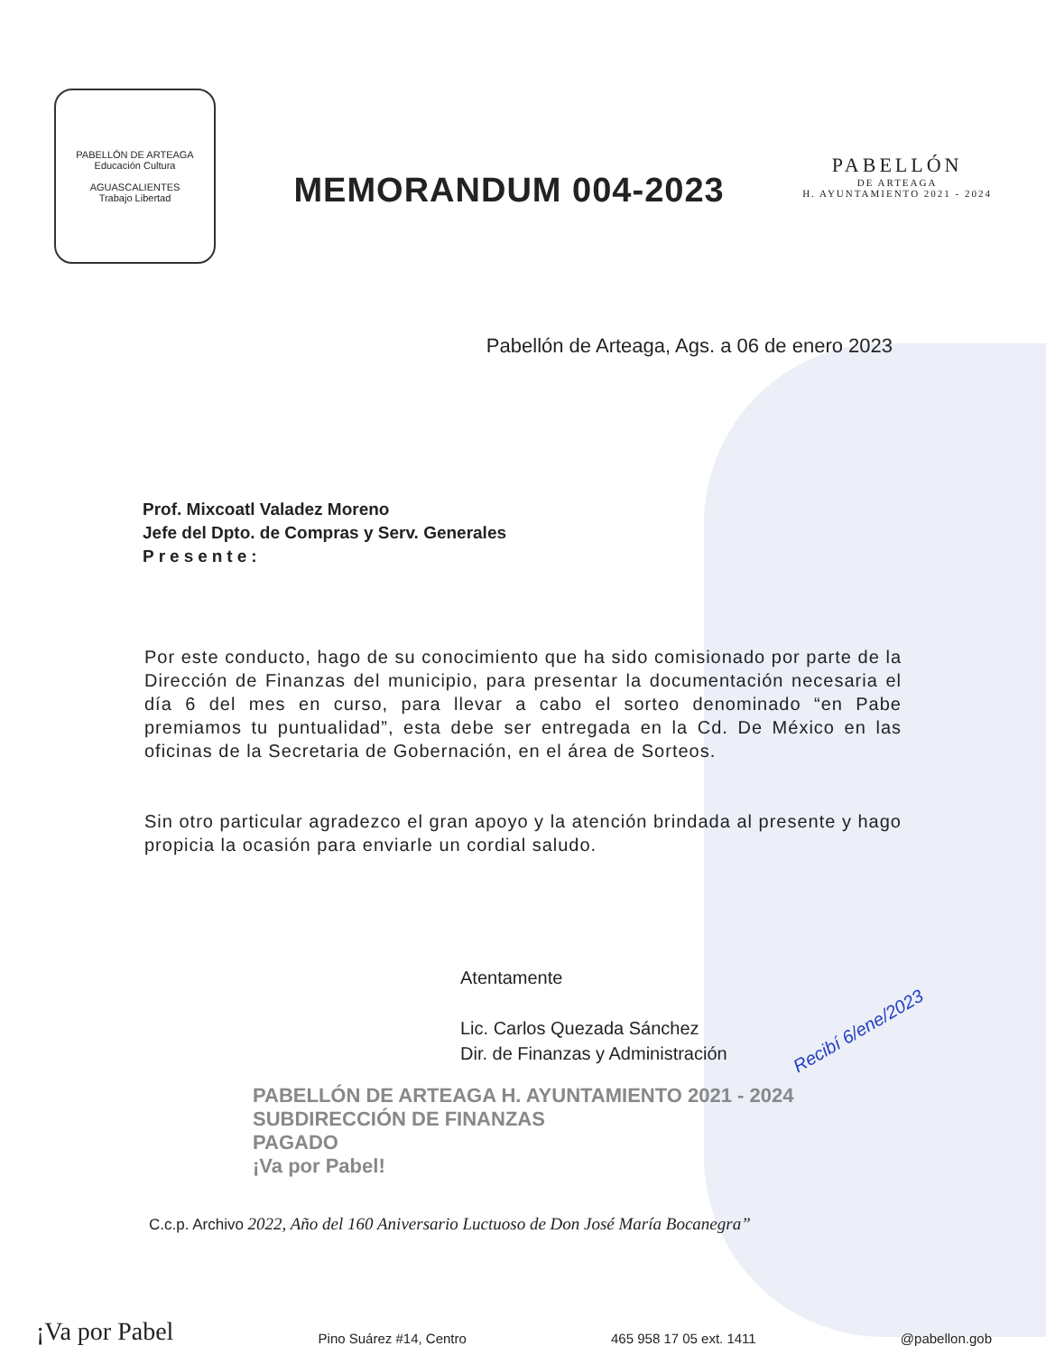PABELLÓN DE ARTEAGA
Educación Cultura
AGUASCALIENTES
Trabajo Libertad
MEMORANDUM 004-2023
PABELLÓN
DE ARTEAGA
H. AYUNTAMIENTO 2021 - 2024
Pabellón de Arteaga, Ags. a 06 de enero 2023
Prof. Mixcoatl Valadez Moreno
Jefe del Dpto. de Compras y Serv. Generales
Presente:
Por este conducto, hago de su conocimiento que ha sido comisionado por parte de la Dirección de Finanzas del municipio, para presentar la documentación necesaria el día 6 del mes en curso, para llevar a cabo el sorteo denominado “en Pabe premiamos tu puntualidad”, esta debe ser entregada en la Cd. De México en las oficinas de la Secretaria de Gobernación, en el área de Sorteos.
Sin otro particular agradezco el gran apoyo y la atención brindada al presente y hago propicia la ocasión para enviarle un cordial saludo.
Atentamente
Lic. Carlos Quezada Sánchez
Dir. de Finanzas y Administración
PABELLÓN DE ARTEAGA H. AYUNTAMIENTO 2021 - 2024
SUBDIRECCIÓN DE FINANZAS
PAGADO
¡Va por Pabel!
Recibí 6/ene/2023
C.c.p. Archivo 2022, Año del 160 Aniversario Luctuoso de Don José María Bocanegra”
¡Va por Pabel Pino Suárez #14, Centro 465 958 17 05 ext. 1411 @pabellon.gob